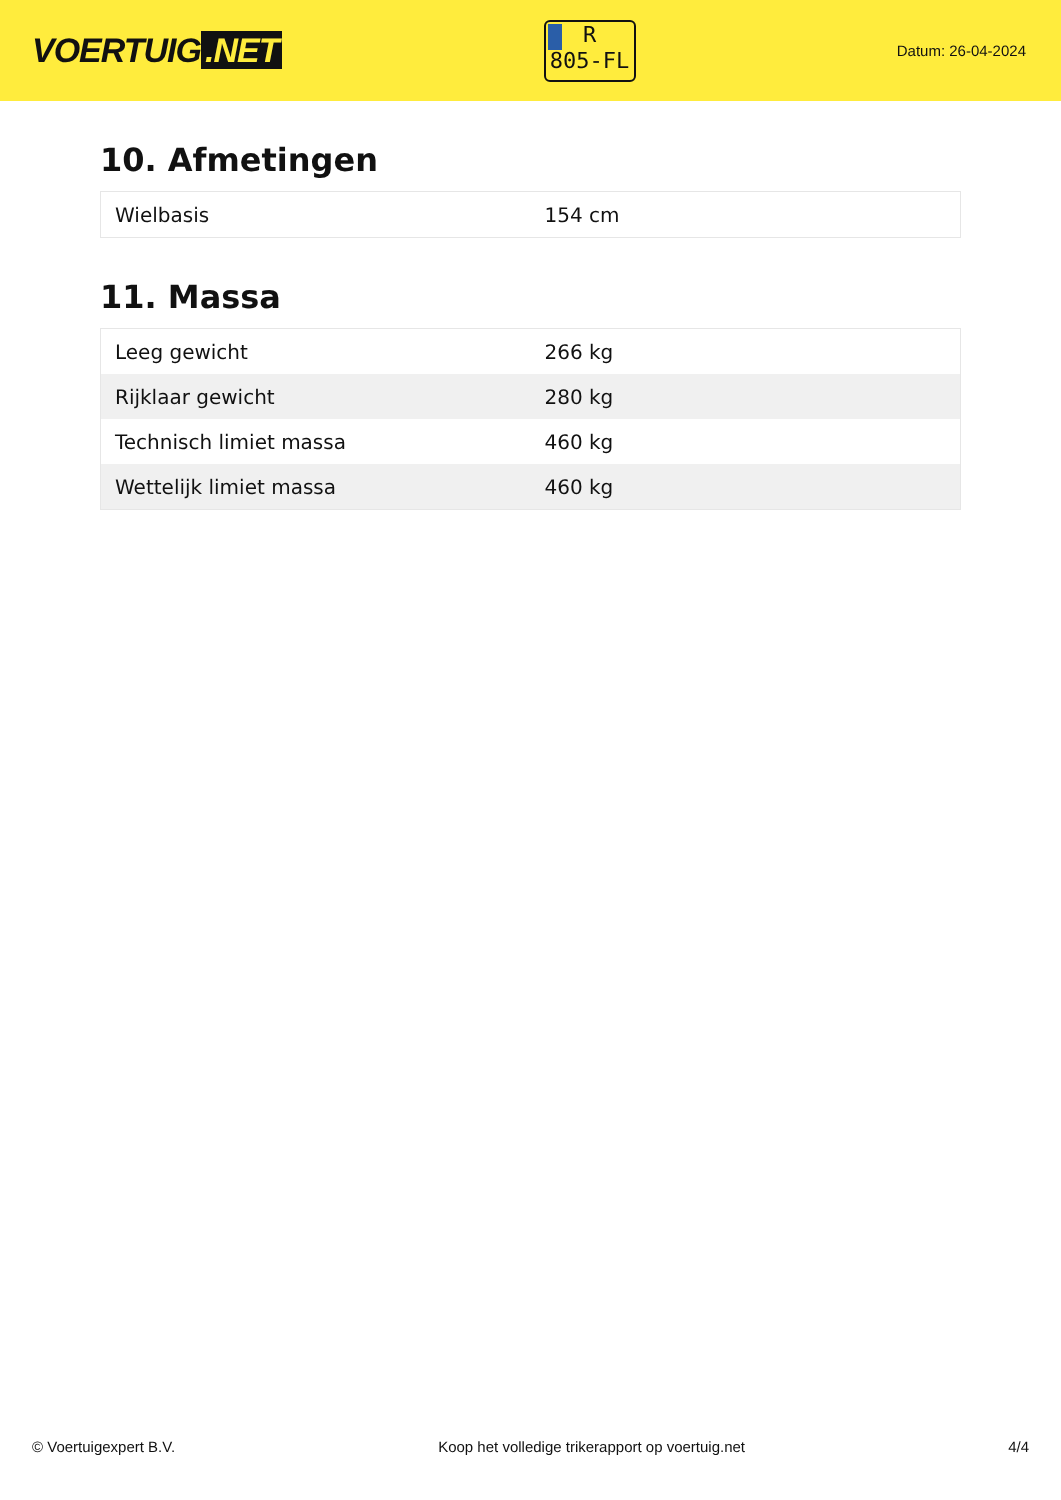VOERTUIG.NET
R
805-FL
Datum: 26-04-2024
10. Afmetingen
| Wielbasis | 154 cm |
11. Massa
| Leeg gewicht | 266 kg |
| Rijklaar gewicht | 280 kg |
| Technisch limiet massa | 460 kg |
| Wettelijk limiet massa | 460 kg |
© Voertuigexpert B.V. Koop het volledige trikerapport op voertuig.net 4/4